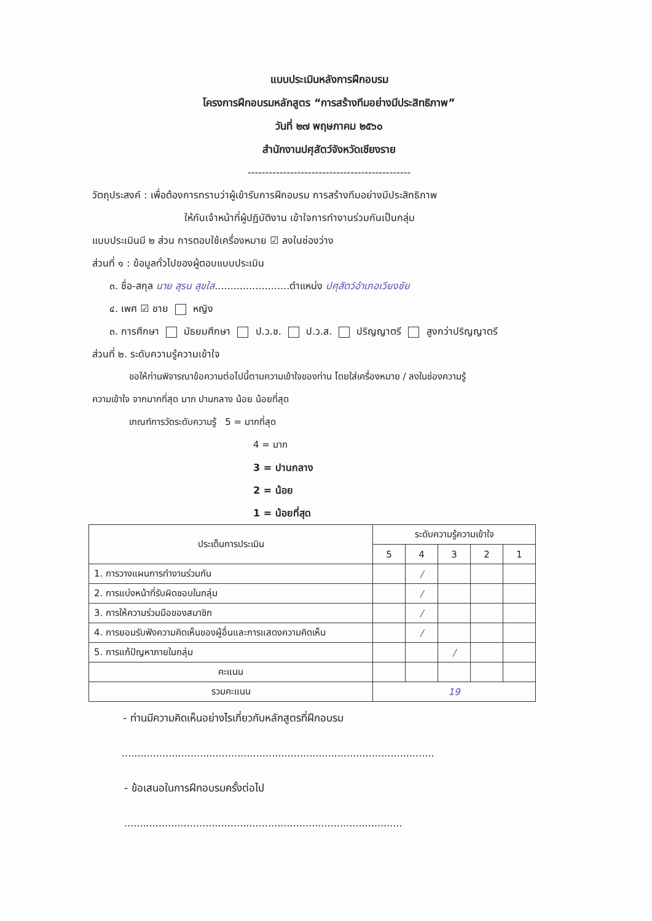แบบประเมินหลังการฝึกอบรม
โครงการฝึกอบรมหลักสูตร “การสร้างทีมอย่างมีประสิทธิภาพ”
วันที่ ๒๗ พฤษภาคม ๒๕๖๐
สำนักงานปศุสัตว์จังหวัดเชียงราย
----------------------------------------------
วัตถุประสงค์ : เพื่อต้องการทราบว่าผู้เข้ารับการฝึกอบรม การสร้างทีมอย่างมีประสิทธิภาพ
ให้กับเจ้าหน้าที่ผู้ปฏิบัติงาน เข้าใจการทำงานร่วมกันเป็นกลุ่ม
แบบประเมินมี ๒ ส่วน การตอบใช้เครื่องหมาย ☑ ลงในช่องว่าง
ส่วนที่ ๑ : ข้อมูลทั่วไปของผู้ตอบแบบประเมิน
๓. ชื่อ-สกุล นาย สุรน สุขใส........................ตำแหน่ง ปศุสัตว์อำเภอเวียงชัย
๔. เพศ ☑ ชาย หญิง
๓. การศึกษา มัธยมศึกษา ป.ว.ช. ป.ว.ส. ปริญญาตรี สูงกว่าปริญญาตรี
ส่วนที่ ๒. ระดับความรู้ความเข้าใจ
ขอให้ท่านพิจารณาข้อความต่อไปนี้ตามความเข้าใจของท่าน โดยใส่เครื่องหมาย / ลงในช่องความรู้
ความเข้าใจ จากมากที่สุด มาก ปานกลาง น้อย น้อยที่สุด
เกณฑ์การวัดระดับความรู้ 5 = มากที่สุด
4 = มาก
3 = ปานกลาง
2 = น้อย
1 = น้อยที่สุด
| ประเด็นการประเมิน | ระดับความรู้ความเข้าใจ | | | | |
| --- | --- | --- | --- | --- | --- |
| | 5 | 4 | 3 | 2 | 1 |
| 1. การวางแผนการทำงานร่วมกัน | | / | | | |
| 2. การแบ่งหน้าที่รับผิดชอบในกลุ่ม | | / | | | |
| 3. การให้ความร่วมมือของสมาชิก | | / | | | |
| 4. การยอมรับฟังความคิดเห็นของผู้อื่นและการแสดงความคิดเห็น | | / | | | |
| 5. การแก้ปัญหาภายในกลุ่ม | | | / | | |
| คะแนน | | | | | |
| รวมคะแนน | 19 | | | | |
- ท่านมีความคิดเห็นอย่างไรเกี่ยวกับหลักสูตรที่ฝึกอบรม
....................................................................................................
- ข้อเสนอในการฝึกอบรมครั้งต่อไป
.........................................................................................